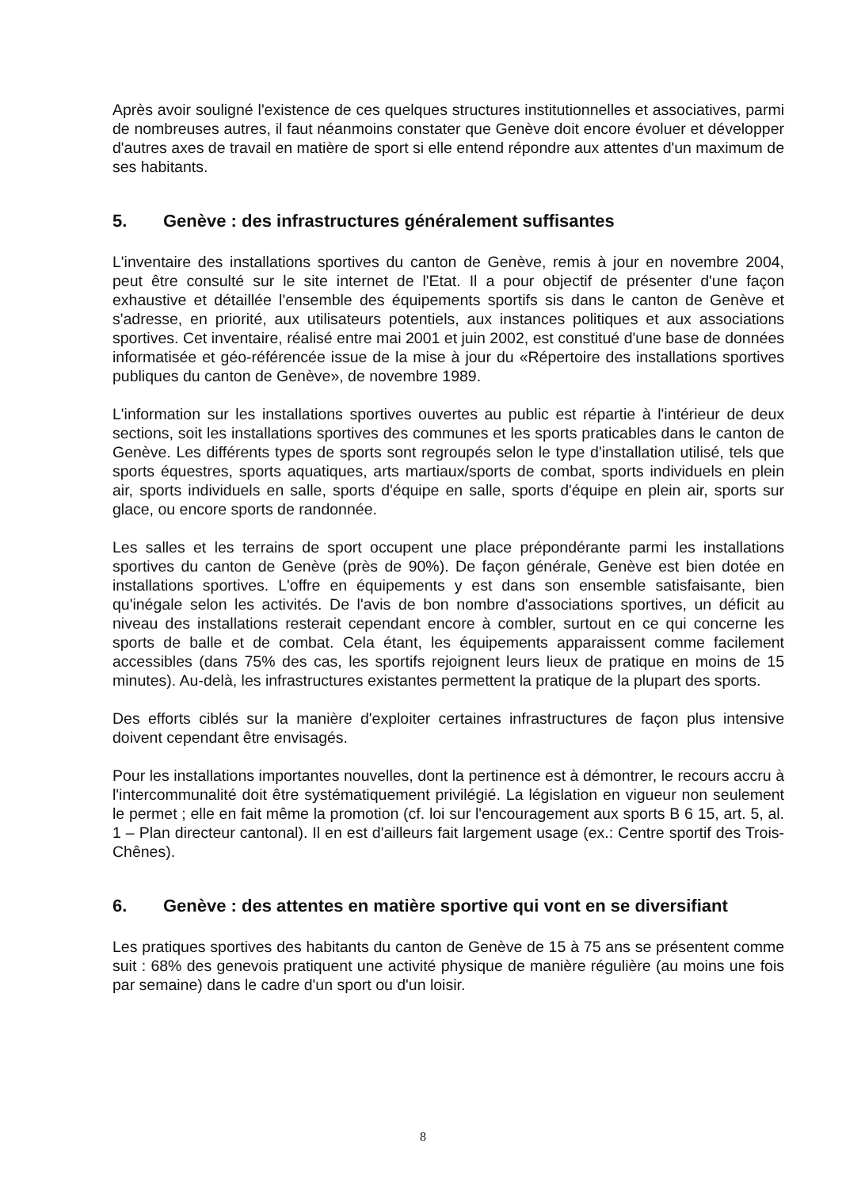Après avoir souligné l'existence de ces quelques structures institutionnelles et associatives, parmi de nombreuses autres, il faut néanmoins constater que Genève doit encore évoluer et développer d'autres axes de travail en matière de sport si elle entend répondre aux attentes d'un maximum de ses habitants.
5. Genève : des infrastructures généralement suffisantes
L'inventaire des installations sportives du canton de Genève, remis à jour en novembre 2004, peut être consulté sur le site internet de l'Etat. Il a pour objectif de présenter d'une façon exhaustive et détaillée l'ensemble des équipements sportifs sis dans le canton de Genève et s'adresse, en priorité, aux utilisateurs potentiels, aux instances politiques et aux associations sportives. Cet inventaire, réalisé entre mai 2001 et juin 2002, est constitué d'une base de données informatisée et géo-référencée issue de la mise à jour du «Répertoire des installations sportives publiques du canton de Genève», de novembre 1989.
L'information sur les installations sportives ouvertes au public est répartie à l'intérieur de deux sections, soit les installations sportives des communes et les sports praticables dans le canton de Genève. Les différents types de sports sont regroupés selon le type d'installation utilisé, tels que sports équestres, sports aquatiques, arts martiaux/sports de combat, sports individuels en plein air, sports individuels en salle, sports d'équipe en salle, sports d'équipe en plein air, sports sur glace, ou encore sports de randonnée.
Les salles et les terrains de sport occupent une place prépondérante parmi les installations sportives du canton de Genève (près de 90%). De façon générale, Genève est bien dotée en installations sportives. L'offre en équipements y est dans son ensemble satisfaisante, bien qu'inégale selon les activités. De l'avis de bon nombre d'associations sportives, un déficit au niveau des installations resterait cependant encore à combler, surtout en ce qui concerne les sports de balle et de combat. Cela étant, les équipements apparaissent comme facilement accessibles (dans 75% des cas, les sportifs rejoignent leurs lieux de pratique en moins de 15 minutes). Au-delà, les infrastructures existantes permettent la pratique de la plupart des sports.
Des efforts ciblés sur la manière d'exploiter certaines infrastructures de façon plus intensive doivent cependant être envisagés.
Pour les installations importantes nouvelles, dont la pertinence est à démontrer, le recours accru à l'intercommunalité doit être systématiquement privilégié. La législation en vigueur non seulement le permet ; elle en fait même la promotion (cf. loi sur l'encouragement aux sports B 6 15, art. 5, al. 1 – Plan directeur cantonal). Il en est d'ailleurs fait largement usage (ex.: Centre sportif des Trois-Chênes).
6. Genève : des attentes en matière sportive qui vont en se diversifiant
Les pratiques sportives des habitants du canton de Genève de 15 à 75 ans se présentent comme suit : 68% des genevois pratiquent une activité physique de manière régulière (au moins une fois par semaine) dans le cadre d'un sport ou d'un loisir.
8